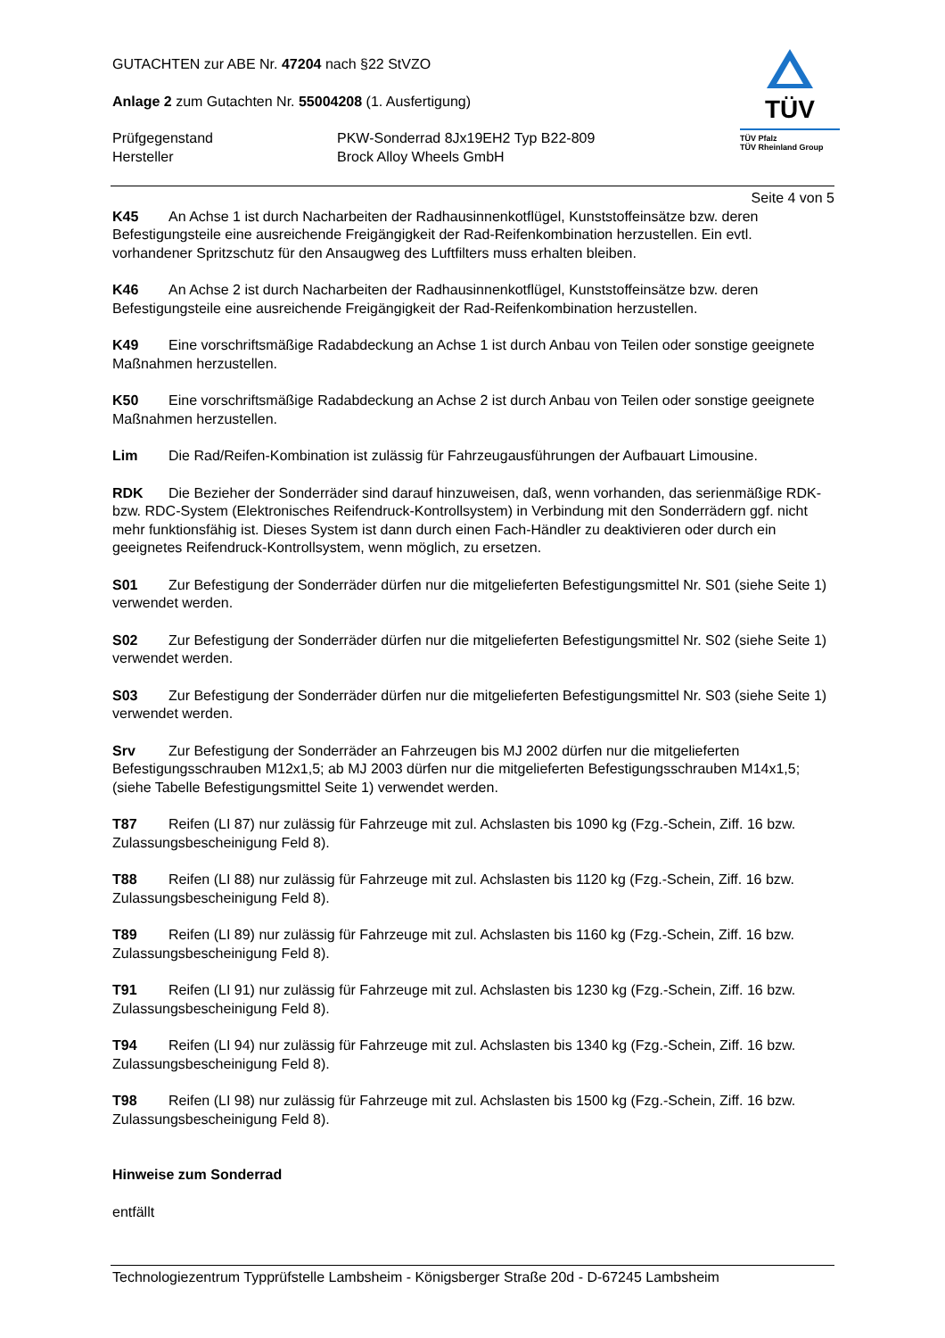GUTACHTEN zur ABE Nr. 47204 nach §22 StVZO
Anlage 2 zum Gutachten Nr. 55004208 (1. Ausfertigung)
Prüfgegenstand PKW-Sonderrad 8Jx19EH2 Typ B22-809
Hersteller Brock Alloy Wheels GmbH
TÜV
TÜV Pfalz
TÜV Rheinland Group
Seite 4 von 5
K45 An Achse 1 ist durch Nacharbeiten der Radhausinnenkotflügel, Kunststoffeinsätze bzw. deren Befestigungsteile eine ausreichende Freigängigkeit der Rad-Reifenkombination herzustellen. Ein evtl. vorhandener Spritzschutz für den Ansaugweg des Luftfilters muss erhalten bleiben.
K46 An Achse 2 ist durch Nacharbeiten der Radhausinnenkotflügel, Kunststoffeinsätze bzw. deren Befestigungsteile eine ausreichende Freigängigkeit der Rad-Reifenkombination herzustellen.
K49 Eine vorschriftsmäßige Radabdeckung an Achse 1 ist durch Anbau von Teilen oder sonstige geeignete Maßnahmen herzustellen.
K50 Eine vorschriftsmäßige Radabdeckung an Achse 2 ist durch Anbau von Teilen oder sonstige geeignete Maßnahmen herzustellen.
Lim Die Rad/Reifen-Kombination ist zulässig für Fahrzeugausführungen der Aufbauart Limousine.
RDK Die Bezieher der Sonderräder sind darauf hinzuweisen, daß, wenn vorhanden, das serienmäßige RDK- bzw. RDC-System (Elektronisches Reifendruck-Kontrollsystem) in Verbindung mit den Sonderrädern ggf. nicht mehr funktionsfähig ist. Dieses System ist dann durch einen Fach-Händler zu deaktivieren oder durch ein geeignetes Reifendruck-Kontrollsystem, wenn möglich, zu ersetzen.
S01 Zur Befestigung der Sonderräder dürfen nur die mitgelieferten Befestigungsmittel Nr. S01 (siehe Seite 1) verwendet werden.
S02 Zur Befestigung der Sonderräder dürfen nur die mitgelieferten Befestigungsmittel Nr. S02 (siehe Seite 1) verwendet werden.
S03 Zur Befestigung der Sonderräder dürfen nur die mitgelieferten Befestigungsmittel Nr. S03 (siehe Seite 1) verwendet werden.
Srv Zur Befestigung der Sonderräder an Fahrzeugen bis MJ 2002 dürfen nur die mitgelieferten Befestigungsschrauben M12x1,5; ab MJ 2003 dürfen nur die mitgelieferten Befestigungsschrauben M14x1,5; (siehe Tabelle Befestigungsmittel Seite 1) verwendet werden.
T87 Reifen (LI 87) nur zulässig für Fahrzeuge mit zul. Achslasten bis 1090 kg (Fzg.-Schein, Ziff. 16 bzw. Zulassungsbescheinigung Feld 8).
T88 Reifen (LI 88) nur zulässig für Fahrzeuge mit zul. Achslasten bis 1120 kg (Fzg.-Schein, Ziff. 16 bzw. Zulassungsbescheinigung Feld 8).
T89 Reifen (LI 89) nur zulässig für Fahrzeuge mit zul. Achslasten bis 1160 kg (Fzg.-Schein, Ziff. 16 bzw. Zulassungsbescheinigung Feld 8).
T91 Reifen (LI 91) nur zulässig für Fahrzeuge mit zul. Achslasten bis 1230 kg (Fzg.-Schein, Ziff. 16 bzw. Zulassungsbescheinigung Feld 8).
T94 Reifen (LI 94) nur zulässig für Fahrzeuge mit zul. Achslasten bis 1340 kg (Fzg.-Schein, Ziff. 16 bzw. Zulassungsbescheinigung Feld 8).
T98 Reifen (LI 98) nur zulässig für Fahrzeuge mit zul. Achslasten bis 1500 kg (Fzg.-Schein, Ziff. 16 bzw. Zulassungsbescheinigung Feld 8).
Hinweise zum Sonderrad
entfällt
Technologiezentrum Typprüfstelle Lambsheim - Königsberger Straße 20d - D-67245 Lambsheim